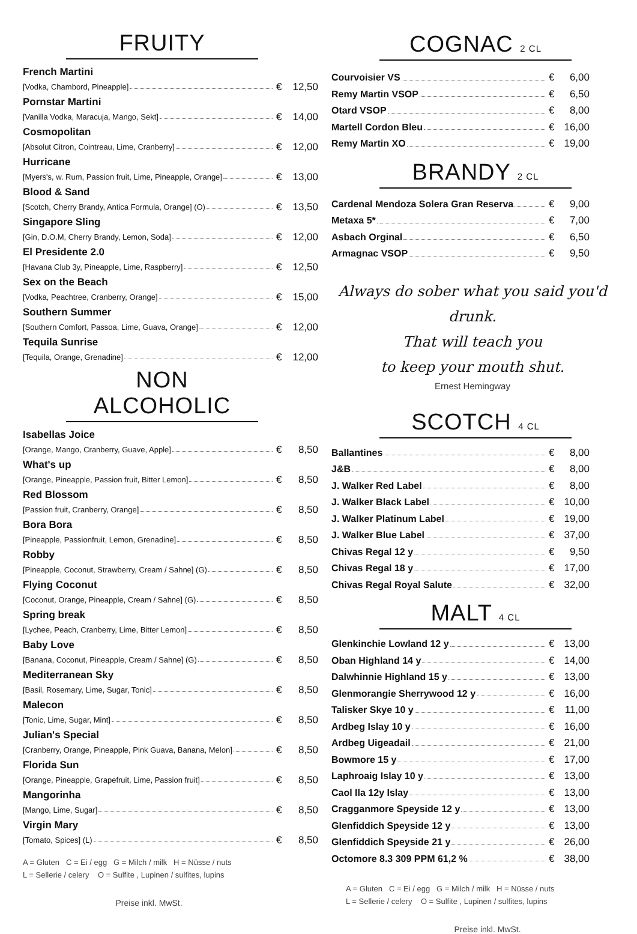FRUITY
French Martini
[Vodka, Chambord, Pineapple] € 12,50
Pornstar Martini
[Vanilla Vodka, Maracuja, Mango, Sekt] € 14,00
Cosmopolitan
[Absolut Citron, Cointreau, Lime, Cranberry] € 12,00
Hurricane
[Myers's, w. Rum, Passion fruit, Lime, Pineapple, Orange] € 13,00
Blood & Sand
[Scotch, Cherry Brandy, Antica Formula, Orange] (O) € 13,50
Singapore Sling
[Gin, D.O.M, Cherry Brandy, Lemon, Soda] € 12,00
El Presidente 2.0
[Havana Club 3y, Pineapple, Lime, Raspberry] € 12,50
Sex on the Beach
[Vodka, Peachtree, Cranberry, Orange] € 15,00
Southern Summer
[Southern Comfort, Passoa, Lime, Guava, Orange] € 12,00
Tequila Sunrise
[Tequila, Orange, Grenadine] € 12,00
NON ALCOHOLIC
Isabellas Joice
[Orange, Mango, Cranberry, Guave, Apple] € 8,50
What's up
[Orange, Pineapple, Passion fruit, Bitter Lemon] € 8,50
Red Blossom
[Passion fruit, Cranberry, Orange] € 8,50
Bora Bora
[Pineapple, Passionfruit, Lemon, Grenadine] € 8,50
Robby
[Pineapple, Coconut, Strawberry, Cream / Sahne] (G) € 8,50
Flying Coconut
[Coconut, Orange, Pineapple, Cream / Sahne] (G) € 8,50
Spring break
[Lychee, Peach, Cranberry, Lime, Bitter Lemon] € 8,50
Baby Love
[Banana, Coconut, Pineapple, Cream / Sahne] (G) € 8,50
Mediterranean Sky
[Basil, Rosemary, Lime, Sugar, Tonic] € 8,50
Malecon
[Tonic, Lime, Sugar, Mint] € 8,50
Julian's Special
[Cranberry, Orange, Pineapple, Pink Guava, Banana, Melon] € 8,50
Florida Sun
[Orange, Pineapple, Grapefruit, Lime, Passion fruit] € 8,50
Mangorinha
[Mango, Lime, Sugar] € 8,50
Virgin Mary
[Tomato, Spices] (L) € 8,50
A = Gluten C = Ei / egg G = Milch / milk H = Nüsse / nuts
L = Sellerie / celery O = Sulfite , Lupinen / sulfites, lupins
Preise inkl. MwSt.
COGNAC 2 CL
Courvoisier VS € 6,00
Remy Martin VSOP € 6,50
Otard VSOP € 8,00
Martell Cordon Bleu € 16,00
Remy Martin XO € 19,00
BRANDY 2 CL
Cardenal Mendoza Solera Gran Reserva € 9,00
Metaxa 5* € 7,00
Asbach Orginal € 6,50
Armagnac VSOP € 9,50
Always do sober what you said you'd drunk.
That will teach you
to keep your mouth shut.
Ernest Hemingway
SCOTCH 4 CL
Ballantines € 8,00
J&B € 8,00
J. Walker Red Label € 8,00
J. Walker Black Label € 10,00
J. Walker Platinum Label € 19,00
J. Walker Blue Label € 37,00
Chivas Regal 12 y € 9,50
Chivas Regal 18 y € 17,00
Chivas Regal Royal Salute € 32,00
MALT 4 CL
Glenkinchie Lowland 12 y € 13,00
Oban Highland 14 y € 14,00
Dalwhinnie Highland 15 y € 13,00
Glenmorangie Sherrywood 12 y € 16,00
Talisker Skye 10 y € 11,00
Ardbeg Islay 10 y € 16,00
Ardbeg Uigeadail € 21,00
Bowmore 15 y € 17,00
Laphroaig Islay 10 y € 13,00
Caol Ila 12y Islay € 13,00
Cragganmore Speyside 12 y € 13,00
Glenfiddich Speyside 12 y € 13,00
Glenfiddich Speyside 21 y € 26,00
Octomore 8.3 309 PPM 61,2 % € 38,00
A = Gluten C = Ei / egg G = Milch / milk H = Nüsse / nuts
L = Sellerie / celery O = Sulfite , Lupinen / sulfites, lupins
Preise inkl. MwSt.